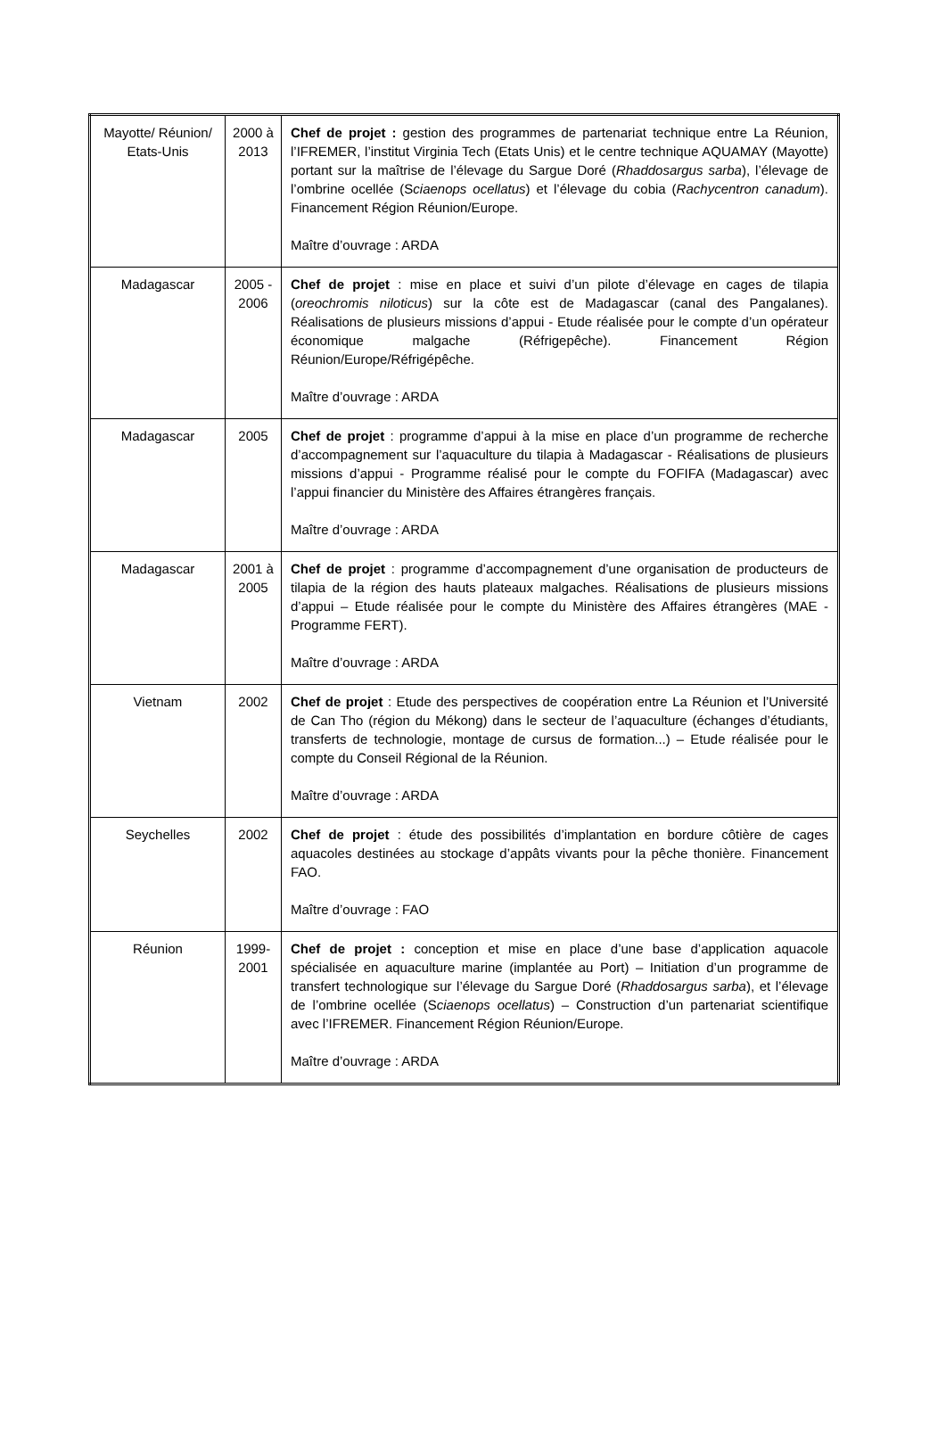| Mayotte/ Réunion/ Etats-Unis | 2000 à 2013 | Chef de projet : gestion des programmes de partenariat technique entre La Réunion, l’IFREMER, l’institut Virginia Tech (Etats Unis) et le centre technique AQUAMAY (Mayotte) portant sur la maîtrise de l’élevage du Sargue Doré ( Rhaddosargus sarba ), l’élevage de l’ombrine ocellée (S ciaenops ocellatus ) et l’élevage du cobia ( Rachycentron canadum ). Financement Région Réunion/Europe. Maître d’ouvrage : ARDA |
| Madagascar | 2005 - 2006 | Chef de projet : mise en place et suivi d’un pilote d’élevage en cages de tilapia ( oreochromis niloticus ) sur la côte est de Madagascar (canal des Pangalanes). Réalisations de plusieurs missions d’appui - Etude réalisée pour le compte d’un opérateur économique malgache (Réfrigepêche). Financement Région Réunion/Europe/Réfrigépêche. Maître d’ouvrage : ARDA |
| Madagascar | 2005 | Chef de projet : programme d’appui à la mise en place d’un programme de recherche d’accompagnement sur l’aquaculture du tilapia à Madagascar - Réalisations de plusieurs missions d’appui - Programme réalisé pour le compte du FOFIFA (Madagascar) avec l’appui financier du Ministère des Affaires étrangères français. Maître d’ouvrage : ARDA |
| Madagascar | 2001 à 2005 | Chef de projet : programme d’accompagnement d’une organisation de producteurs de tilapia de la région des hauts plateaux malgaches. Réalisations de plusieurs missions d’appui – Etude réalisée pour le compte du Ministère des Affaires étrangères (MAE - Programme FERT). Maître d’ouvrage : ARDA |
| Vietnam | 2002 | Chef de projet : Etude des perspectives de coopération entre La Réunion et l’Université de Can Tho (région du Mékong) dans le secteur de l’aquaculture (échanges d’étudiants, transferts de technologie, montage de cursus de formation...) – Etude réalisée pour le compte du Conseil Régional de la Réunion. Maître d’ouvrage : ARDA |
| Seychelles | 2002 | Chef de projet : étude des possibilités d’implantation en bordure côtière de cages aquacoles destinées au stockage d’appâts vivants pour la pêche thonière. Financement FAO. Maître d’ouvrage : FAO |
| Réunion | 1999-2001 | Chef de projet : conception et mise en place d’une base d’application aquacole spécialisée en aquaculture marine (implantée au Port) – Initiation d’un programme de transfert technologique sur l’élevage du Sargue Doré ( Rhaddosargus sarba ), et l’élevage de l’ombrine ocellée (S ciaenops ocellatus ) – Construction d’un partenariat scientifique avec l’IFREMER. Financement Région Réunion/Europe. Maître d’ouvrage : ARDA |